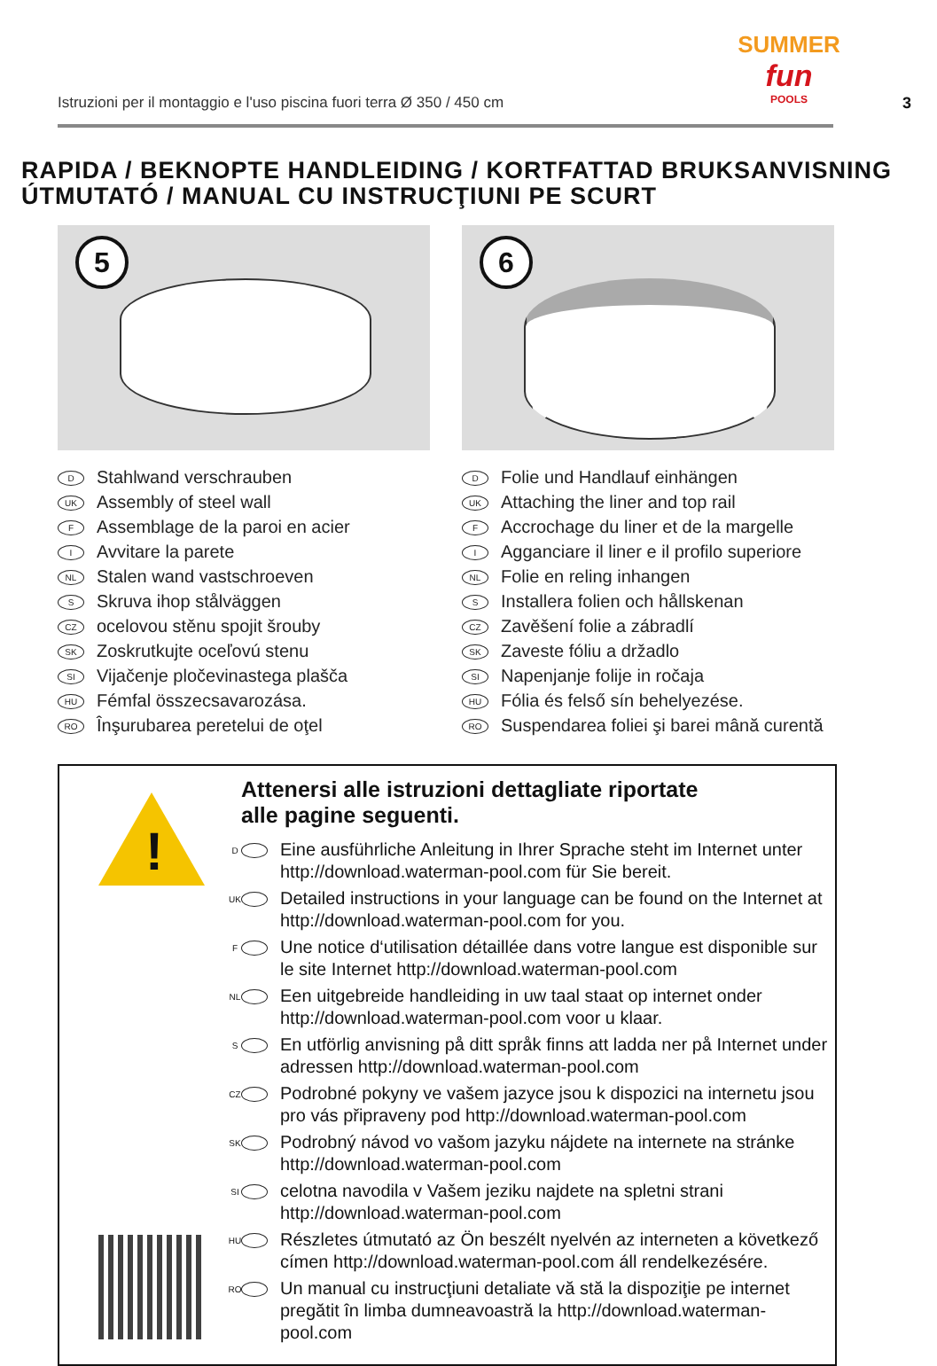Istruzioni per il montaggio e l'uso piscina fuori terra Ø 350 / 450 cm
SUMMER
fun
POOLS
3
RAPIDA / BEKNOPTE HANDLEIDING / KORTFATTAD BRUKSANVISNING
ÚTMUTATÓ / MANUAL CU INSTRUCŢIUNI PE SCURT
5
D Stahlwand verschrauben
UK Assembly of steel wall
F Assemblage de la paroi en acier
I Avvitare la parete
NL Stalen wand vastschroeven
S Skruva ihop stålväggen
CZ ocelovou stěnu spojit šrouby
SK Zoskrutkujte oceľovú stenu
SI Vijačenje pločevinastega plašča
HU Fémfal összecsavarozása.
RO Înşurubarea peretelui de oţel
6
D Folie und Handlauf einhängen
UK Attaching the liner and top rail
F Accrochage du liner et de la margelle
I Agganciare il liner e il profilo superiore
NL Folie en reling inhangen
S Installera folien och hållskenan
CZ Zavěšení folie a zábradlí
SK Zaveste fóliu a držadlo
SI Napenjanje folije in ročaja
HU Fólia és felső sín behelyezése.
RO Suspendarea foliei şi barei mână curentă
!
Attenersi alle istruzioni dettagliate riportate
alle pagine seguenti.
D Eine ausführliche Anleitung in Ihrer Sprache steht im Internet unter http://download.waterman-pool.com für Sie bereit.
UK Detailed instructions in your language can be found on the Internet at http://download.waterman-pool.com for you.
F Une notice d‘utilisation détaillée dans votre langue est disponible sur le site Internet http://download.waterman-pool.com
NL Een uitgebreide handleiding in uw taal staat op internet onder http://download.waterman-pool.com voor u klaar.
S En utförlig anvisning på ditt språk finns att ladda ner på Internet under adressen http://download.waterman-pool.com
CZ Podrobné pokyny ve vašem jazyce jsou k dispozici na internetu jsou pro vás připraveny pod http://download.waterman-pool.com
SK Podrobný návod vo vašom jazyku nájdete na internete na stránke http://download.waterman-pool.com
SI celotna navodila v Vašem jeziku najdete na spletni strani http://download.waterman-pool.com
HU Részletes útmutató az Ön beszélt nyelvén az interneten a következő címen http://download.waterman-pool.com áll rendelkezésére.
RO Un manual cu instrucţiuni detaliate vă stă la dispoziţie pe internet pregătit în limba dumneavoastră la http://download.waterman-pool.com